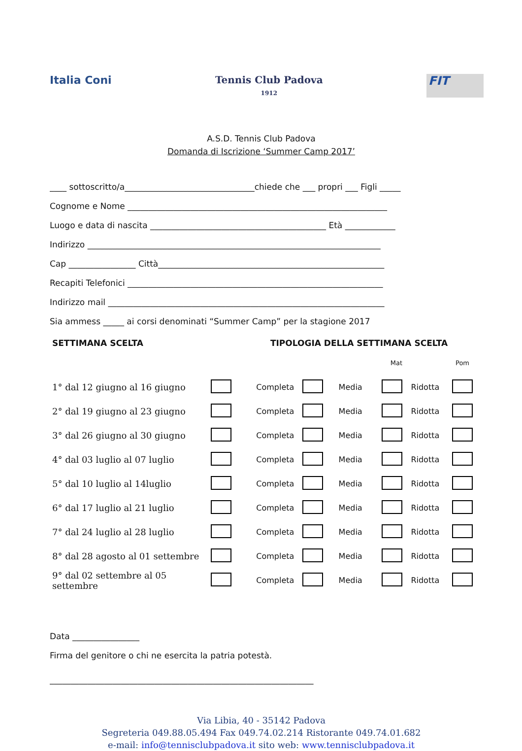Italia Coni Tennis Club Padova
1912
FIT
A.S.D. Tennis Club Padova
Domanda di Iscrizione ‘Summer Camp 2017’
____ sottoscritto/a_______________________________chiede che ___ propri ___ Figli _____
Cognome e Nome ______________________________________________________________
Luogo e data di nascita __________________________________________ Età ____________
Indirizzo ______________________________________________________________________
Cap ________________ Città______________________________________________________
Recapiti Telefonici _____________________________________________________________
Indirizzo mail __________________________________________________________________
Sia ammess _____ ai corsi denominati “Summer Camp” per la stagione 2017
SETTIMANA SCELTA TIPOLOGIA DELLA SETTIMANA SCELTA
| | | | | | Mat | | Pom |
| 1° dal 12 giugno al 16 giugno | | Completa | | Media | | Ridotta | |
| 2° dal 19 giugno al 23 giugno | | Completa | | Media | | Ridotta | |
| 3° dal 26 giugno al 30 giugno | | Completa | | Media | | Ridotta | |
| 4° dal 03 luglio al 07 luglio | | Completa | | Media | | Ridotta | |
| 5° dal 10 luglio al 14luglio | | Completa | | Media | | Ridotta | |
| 6° dal 17 luglio al 21 luglio | | Completa | | Media | | Ridotta | |
| 7° dal 24 luglio al 28 luglio | | Completa | | Media | | Ridotta | |
| 8° dal 28 agosto al 01 settembre | | Completa | | Media | | Ridotta | |
| 9° dal 02 settembre al 05 settembre | | Completa | | Media | | Ridotta | |
Data ________________
Firma del genitore o chi ne esercita la patria potestà.
_______________________________________________________________
Via Libia, 40 - 35142 Padova
Segreteria 049.88.05.494 Fax 049.74.02.214 Ristorante 049.74.01.682
e-mail: info@tennisclubpadova.it sito web: www.tennisclubpadova.it